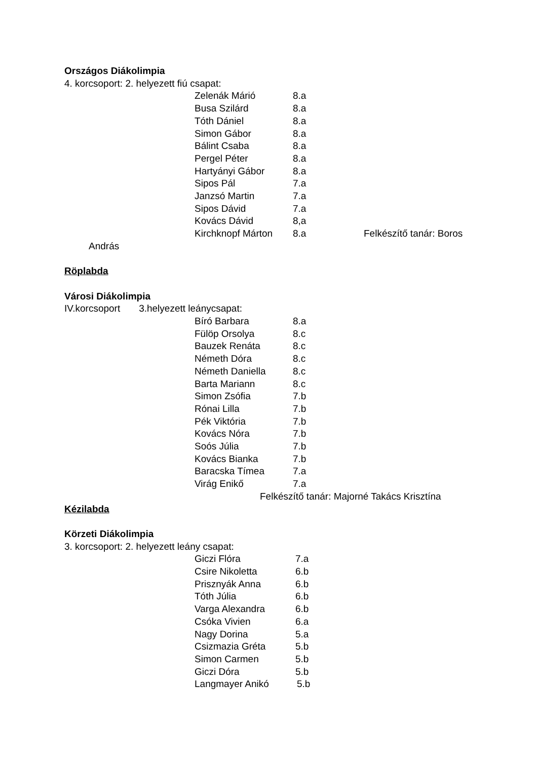Országos Diákolimpia
4. korcsoport: 2. helyezett fiú csapat:
Zelenák Márió 8.a
Busa Szilárd 8.a
Tóth Dániel 8.a
Simon Gábor 8.a
Bálint Csaba 8.a
Pergel Péter 8.a
Hartyányi Gábor 8.a
Sipos Pál 7.a
Janzsó Martin 7.a
Sipos Dávid 7.a
Kovács Dávid 8,a
Kirchknopf Márton 8.a Felkészítő tanár: Boros
András
Röplabda
Városi Diákolimpia
IV.korcsoport 3.helyezett leánycsapat:
Bíró Barbara 8.a
Fülöp Orsolya 8.c
Bauzek Renáta 8.c
Németh Dóra 8.c
Németh Daniella 8.c
Barta Mariann 8.c
Simon Zsófia 7.b
Rónai Lilla 7.b
Pék Viktória 7.b
Kovács Nóra 7.b
Soós Júlia 7.b
Kovács Bianka 7.b
Baracska Tímea 7.a
Virág Enikő 7.a
Felkészítő tanár: Majorné Takács Krisztína
Kézilabda
Körzeti Diákolimpia
3. korcsoport: 2. helyezett leány csapat:
Giczi Flóra 7.a
Csire Nikoletta 6.b
Prisznyák Anna 6.b
Tóth Júlia 6.b
Varga Alexandra 6.b
Csóka Vivien 6.a
Nagy Dorina 5.a
Csizmazia Gréta 5.b
Simon Carmen 5.b
Giczi Dóra 5.b
Langmayer Anikó 5.b